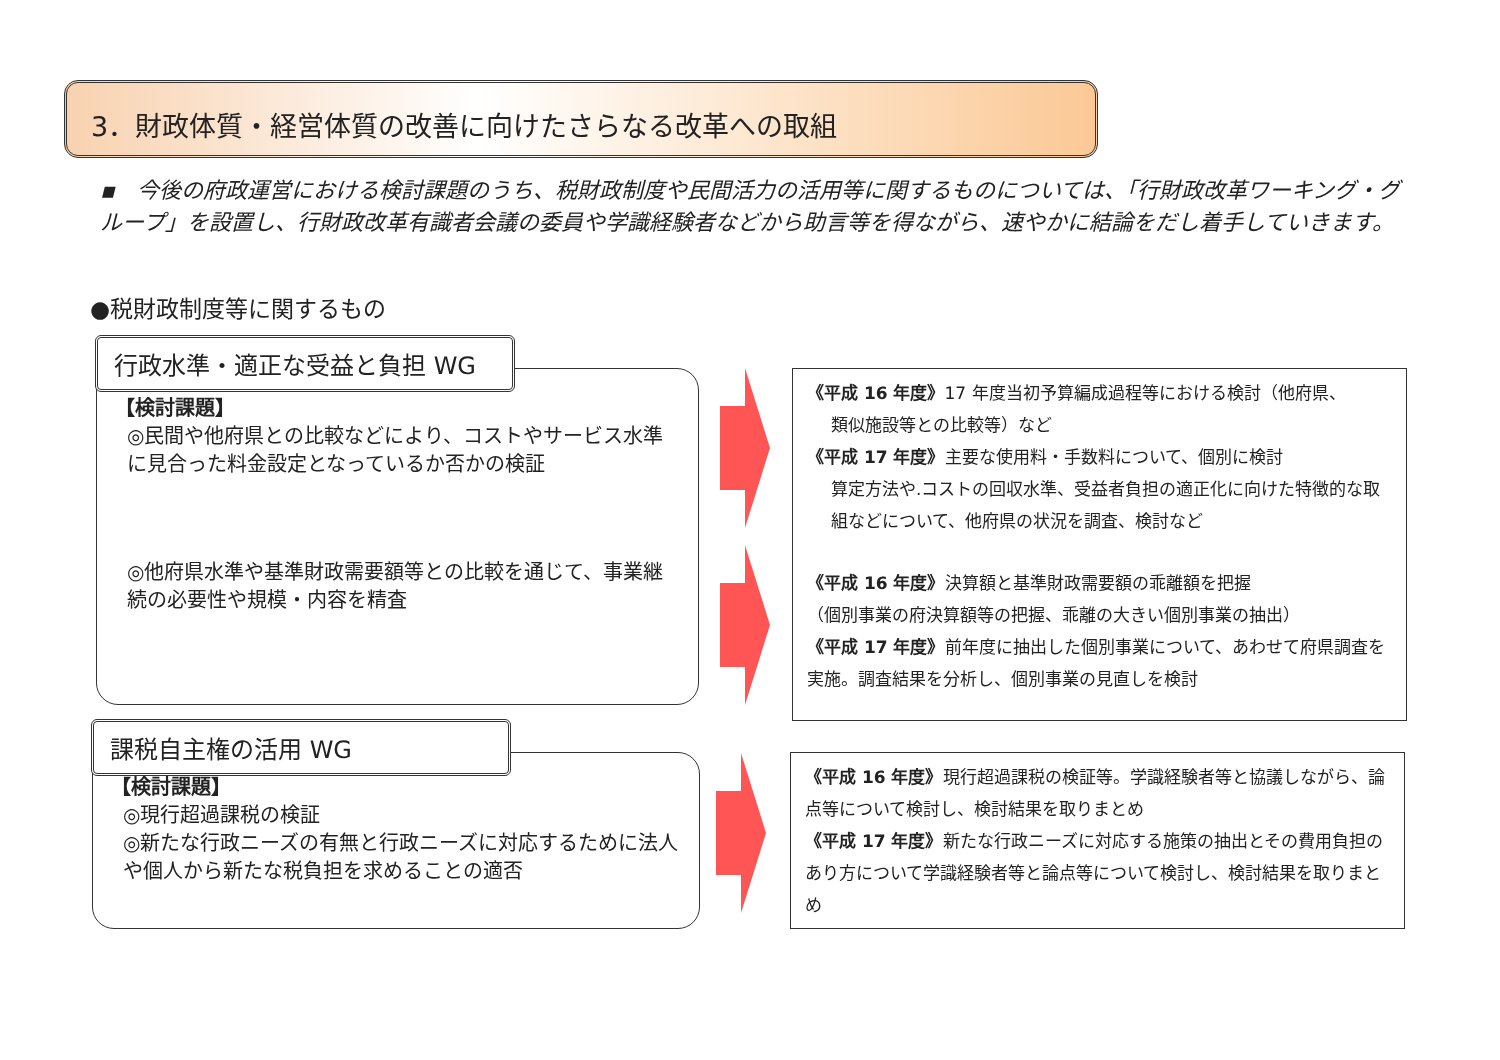3．財政体質・経営体質の改善に向けたさらなる改革への取組
▪　今後の府政運営における検討課題のうち、税財政制度や民間活力の活用等に関するものについては、「行財政改革ワーキング・グループ」を設置し、行財政改革有識者会議の委員や学識経験者などから助言等を得ながら、速やかに結論をだし着手していきます。
●税財政制度等に関するもの
【検討課題】
◎民間や他府県との比較などにより、コストやサービス水準に見合った料金設定となっているか否かの検証
◎他府県水準や基準財政需要額等との比較を通じて、事業継続の必要性や規模・内容を精査
行政水準・適正な受益と負担 WG
《平成 16 年度》17 年度当初予算編成過程等における検討（他府県、
類似施設等との比較等）など
《平成 17 年度》主要な使用料・手数料について、個別に検討
算定方法や.コストの回収水準、受益者負担の適正化に向けた特徴的な取組などについて、他府県の状況を調査、検討など
《平成 16 年度》決算額と基準財政需要額の乖離額を把握
（個別事業の府決算額等の把握、乖離の大きい個別事業の抽出）
《平成 17 年度》前年度に抽出した個別事業について、あわせて府県調査を実施。調査結果を分析し、個別事業の見直しを検討
【検討課題】
◎現行超過課税の検証
◎新たな行政ニーズの有無と行政ニーズに対応するために法人や個人から新たな税負担を求めることの適否
課税自主権の活用 WG
《平成 16 年度》現行超過課税の検証等。学識経験者等と協議しながら、論点等について検討し、検討結果を取りまとめ
《平成 17 年度》新たな行政ニーズに対応する施策の抽出とその費用負担のあり方について学識経験者等と論点等について検討し、検討結果を取りまとめ